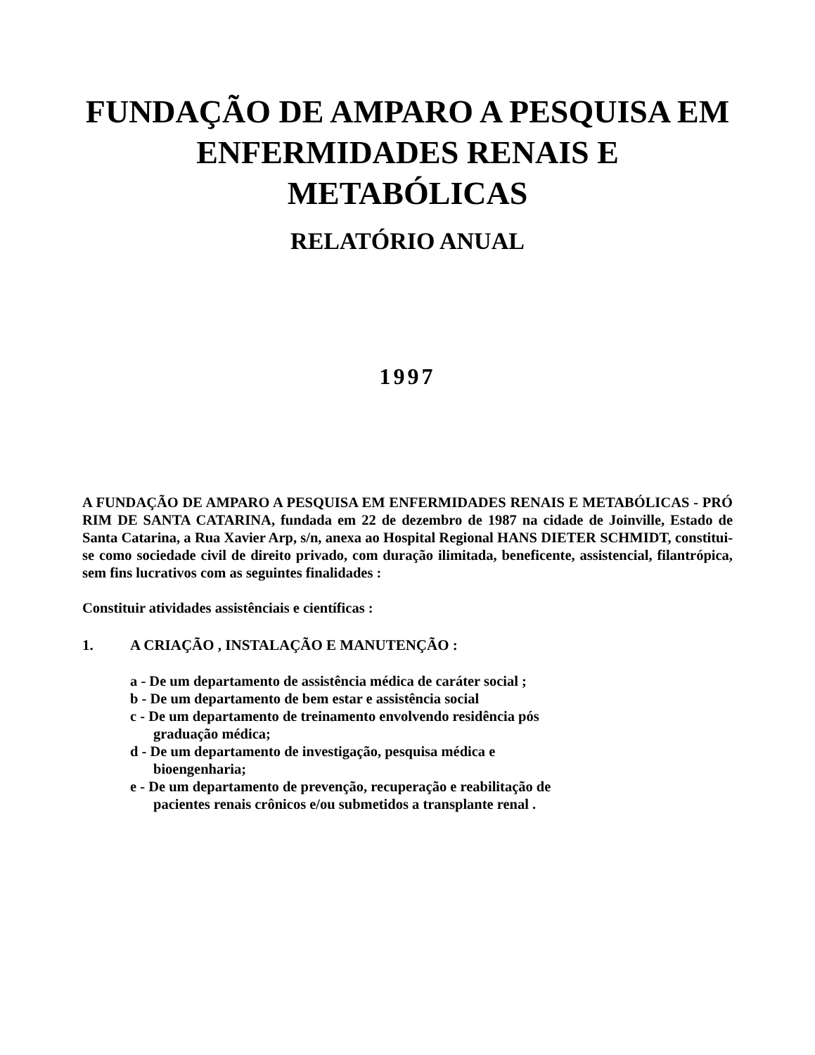FUNDAÇÃO DE AMPARO A PESQUISA EM ENFERMIDADES RENAIS E METABÓLICAS
RELATÓRIO ANUAL
1997
A FUNDAÇÃO DE AMPARO A PESQUISA EM ENFERMIDADES RENAIS E METABÓLICAS - PRÓ RIM DE SANTA CATARINA, fundada em 22 de dezembro de 1987 na cidade de Joinville, Estado de Santa Catarina, a Rua Xavier Arp, s/n, anexa ao Hospital Regional HANS DIETER SCHMIDT, constitui-se como sociedade civil de direito privado, com duração ilimitada, beneficente, assistencial, filantrópica, sem fins lucrativos com as seguintes finalidades :
Constituir atividades assistênciais e científicas :
1. A CRIAÇÃO , INSTALAÇÃO E MANUTENÇÃO :
a - De um departamento de assistência médica de caráter social ;
b - De um departamento de bem estar e assistência social
c - De um departamento de treinamento envolvendo residência pós
graduação médica;
d - De um departamento de investigação, pesquisa médica e
bioengenharia;
e - De um departamento de prevenção, recuperação e reabilitação de
pacientes renais crônicos e/ou submetidos a transplante renal .